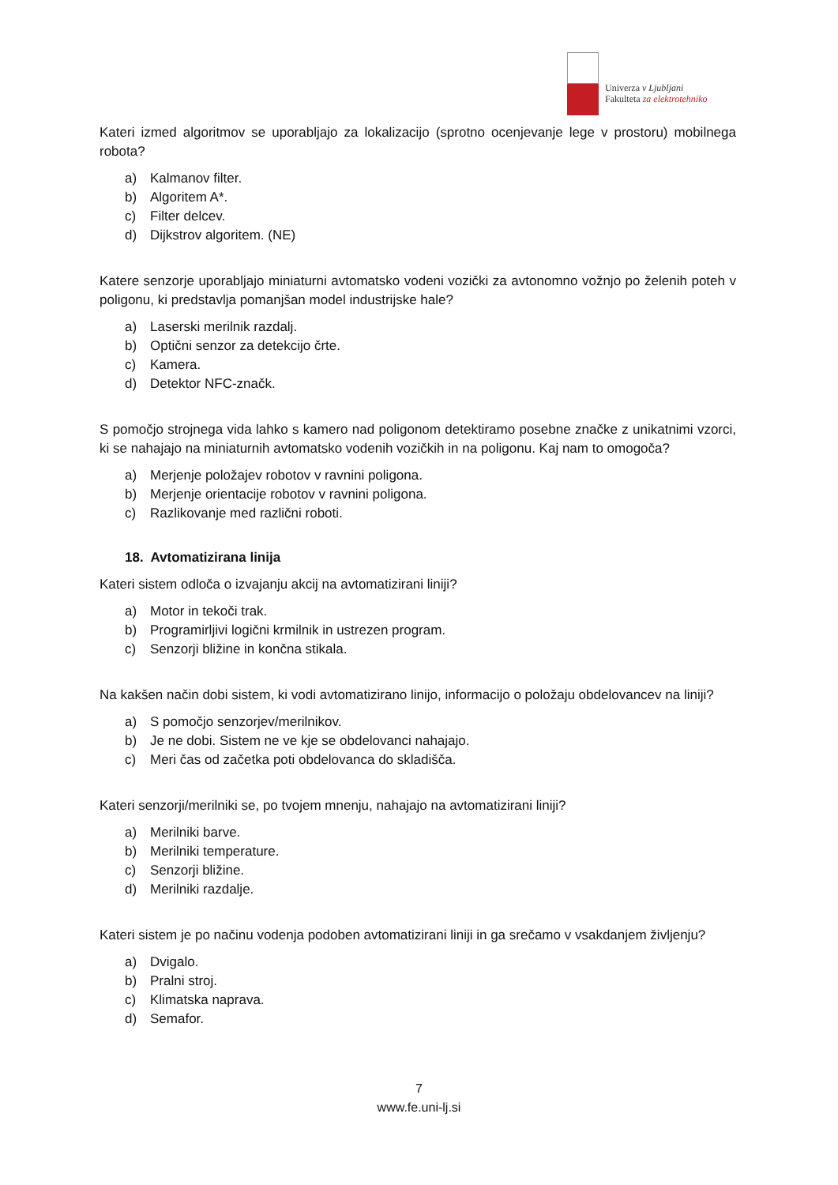Univerza v Ljubljani
Fakulteta za elektrotehniko
Kateri izmed algoritmov se uporabljajo za lokalizacijo (sprotno ocenjevanje lege v prostoru) mobilnega robota?
a) Kalmanov filter.
b) Algoritem A*.
c) Filter delcev.
d) Dijkstrov algoritem. (NE)
Katere senzorje uporabljajo miniaturni avtomatsko vodeni vozički za avtonomno vožnjo po želenih poteh v poligonu, ki predstavlja pomanjšan model industrijske hale?
a) Laserski merilnik razdalj.
b) Optični senzor za detekcijo črte.
c) Kamera.
d) Detektor NFC-značk.
S pomočjo strojnega vida lahko s kamero nad poligonom detektiramo posebne značke z unikatnimi vzorci, ki se nahajajo na miniaturnih avtomatsko vodenih vozičkih in na poligonu. Kaj nam to omogoča?
a) Merjenje položajev robotov v ravnini poligona.
b) Merjenje orientacije robotov v ravnini poligona.
c) Razlikovanje med različni roboti.
18. Avtomatizirana linija
Kateri sistem odloča o izvajanju akcij na avtomatizirani liniji?
a) Motor in tekoči trak.
b) Programirljivi logični krmilnik in ustrezen program.
c) Senzorji bližine in končna stikala.
Na kakšen način dobi sistem, ki vodi avtomatizirano linijo, informacijo o položaju obdelovancev na liniji?
a) S pomočjo senzorjev/merilnikov.
b) Je ne dobi. Sistem ne ve kje se obdelovanci nahajajo.
c) Meri čas od začetka poti obdelovanca do skladišča.
Kateri senzorji/merilniki se, po tvojem mnenju, nahajajo na avtomatizirani liniji?
a) Merilniki barve.
b) Merilniki temperature.
c) Senzorji bližine.
d) Merilniki razdalje.
Kateri sistem je po načinu vodenja podoben avtomatizirani liniji in ga srečamo v vsakdanjem življenju?
a) Dvigalo.
b) Pralni stroj.
c) Klimatska naprava.
d) Semafor.
7
www.fe.uni-lj.si